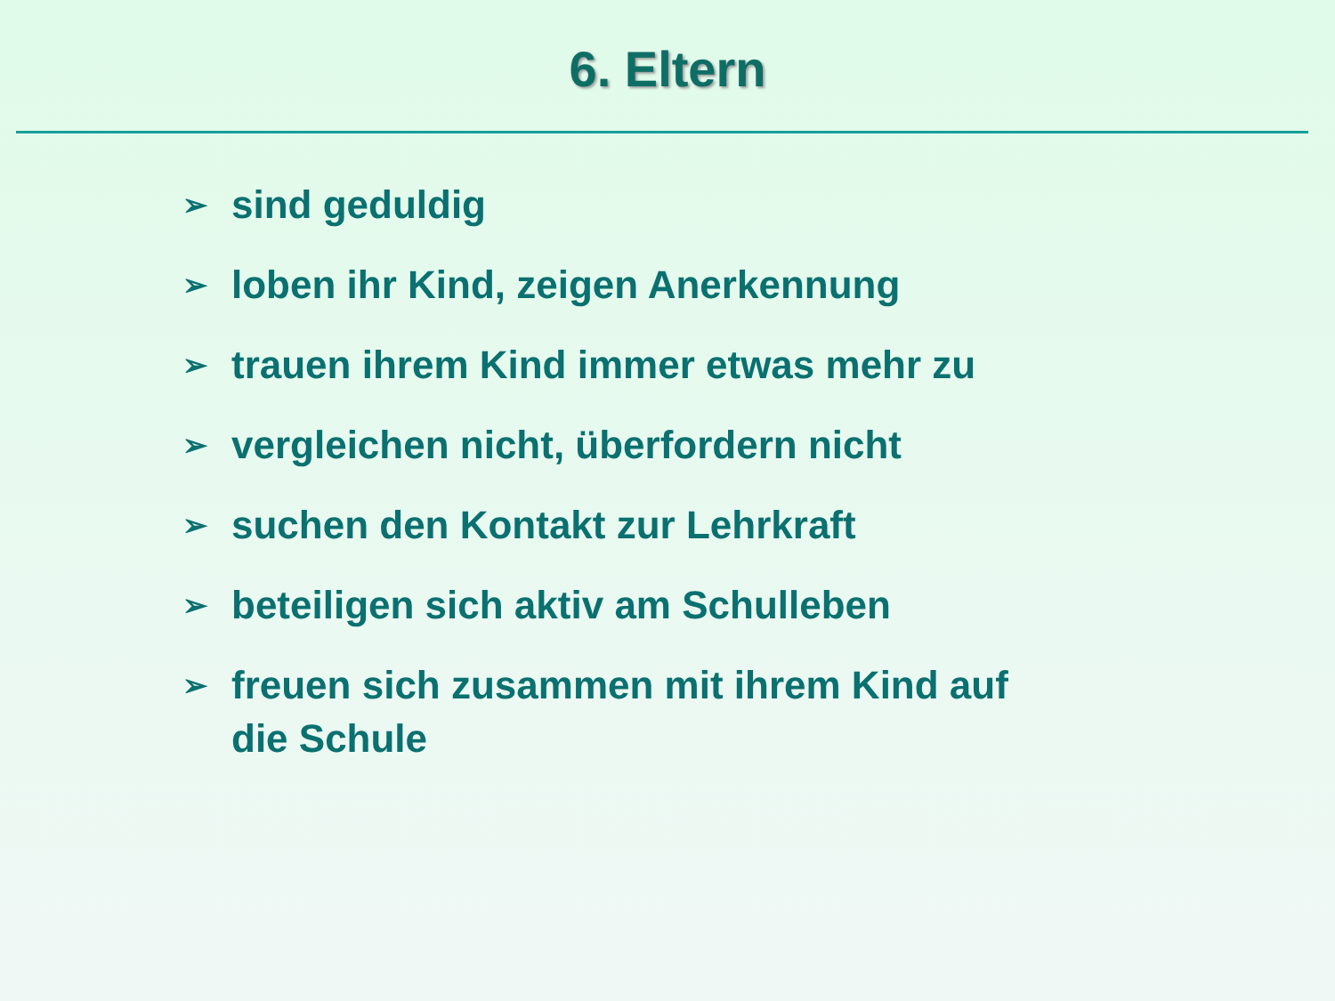6. Eltern
➢ sind geduldig
➢ loben ihr Kind, zeigen Anerkennung
➢ trauen ihrem Kind immer etwas mehr zu
➢ vergleichen nicht, überfordern nicht
➢ suchen den Kontakt zur Lehrkraft
➢ beteiligen sich aktiv am Schulleben
➢ freuen sich zusammen mit ihrem Kind auf die Schule